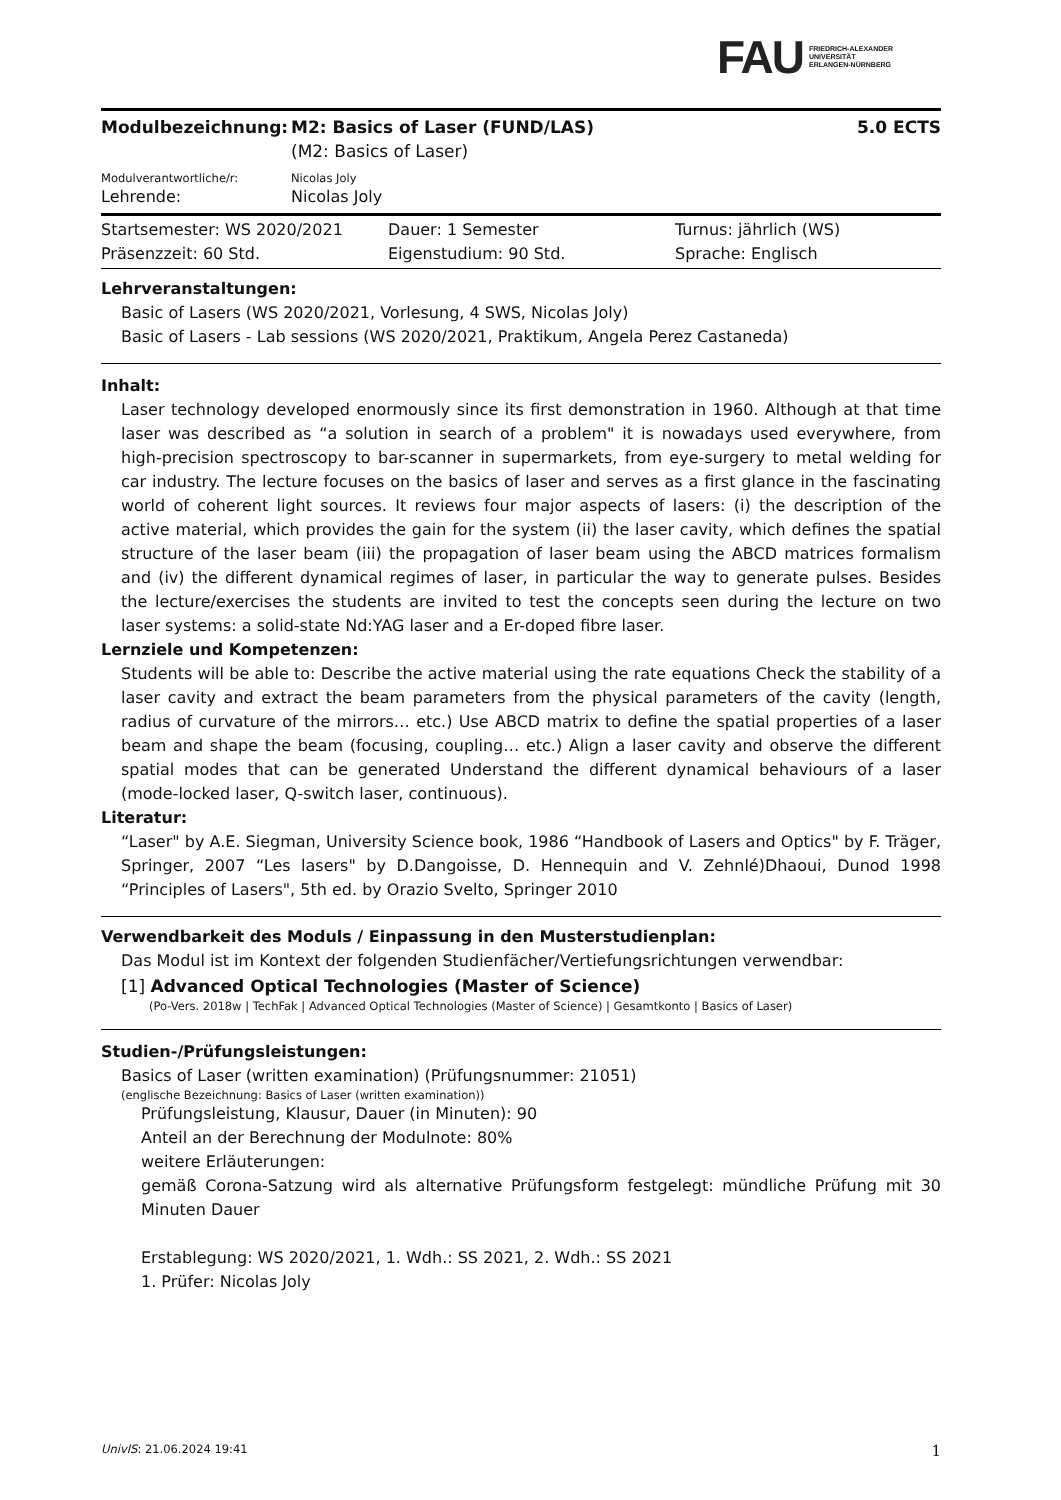FAU FRIEDRICH-ALEXANDER
UNIVERSITÄT
ERLANGEN-NÜRNBERG
Modulbezeichnung: M2: Basics of Laser (FUND/LAS)
(M2: Basics of Laser)
5.0 ECTS
Modulverantwortliche/r: Nicolas Joly
Lehrende: Nicolas Joly
Startsemester: WS 2020/2021
Präsenzzeit: 60 Std.
Dauer: 1 Semester
Eigenstudium: 90 Std.
Turnus: jährlich (WS)
Sprache: Englisch
Lehrveranstaltungen:
Basic of Lasers (WS 2020/2021, Vorlesung, 4 SWS, Nicolas Joly)
Basic of Lasers - Lab sessions (WS 2020/2021, Praktikum, Angela Perez Castaneda)
Inhalt:
Laser technology developed enormously since its first demonstration in 1960. Although at that time laser was described as “a solution in search of a problem" it is nowadays used everywhere, from high-precision spectroscopy to bar-scanner in supermarkets, from eye-surgery to metal welding for car industry. The lecture focuses on the basics of laser and serves as a first glance in the fascinating world of coherent light sources. It reviews four major aspects of lasers: (i) the description of the active material, which provides the gain for the system (ii) the laser cavity, which defines the spatial structure of the laser beam (iii) the propagation of laser beam using the ABCD matrices formalism and (iv) the different dynamical regimes of laser, in particular the way to generate pulses. Besides the lecture/exercises the students are invited to test the concepts seen during the lecture on two laser systems: a solid-state Nd:YAG laser and a Er-doped fibre laser.
Lernziele und Kompetenzen:
Students will be able to: Describe the active material using the rate equations Check the stability of a laser cavity and extract the beam parameters from the physical parameters of the cavity (length, radius of curvature of the mirrors… etc.) Use ABCD matrix to define the spatial properties of a laser beam and shape the beam (focusing, coupling… etc.) Align a laser cavity and observe the different spatial modes that can be generated Understand the different dynamical behaviours of a laser (mode-locked laser, Q-switch laser, continuous).
Literatur:
“Laser" by A.E. Siegman, University Science book, 1986 “Handbook of Lasers and Optics" by F. Träger, Springer, 2007 “Les lasers" by D.Dangoisse, D. Hennequin and V. Zehnlé)Dhaoui, Dunod 1998 “Principles of Lasers", 5th ed. by Orazio Svelto, Springer 2010
Verwendbarkeit des Moduls / Einpassung in den Musterstudienplan:
Das Modul ist im Kontext der folgenden Studienfächer/Vertiefungsrichtungen verwendbar:
[1] Advanced Optical Technologies (Master of Science)
(Po-Vers. 2018w | TechFak | Advanced Optical Technologies (Master of Science) | Gesamtkonto | Basics of Laser)
Studien-/Prüfungsleistungen:
Basics of Laser (written examination) (Prüfungsnummer: 21051)
(englische Bezeichnung: Basics of Laser (written examination))
Prüfungsleistung, Klausur, Dauer (in Minuten): 90
Anteil an der Berechnung der Modulnote: 80%
weitere Erläuterungen:
gemäß Corona-Satzung wird als alternative Prüfungsform festgelegt: mündliche Prüfung mit 30 Minuten Dauer
Erstablegung: WS 2020/2021, 1. Wdh.: SS 2021, 2. Wdh.: SS 2021
1. Prüfer: Nicolas Joly
UnivIS: 21.06.2024 19:41 1